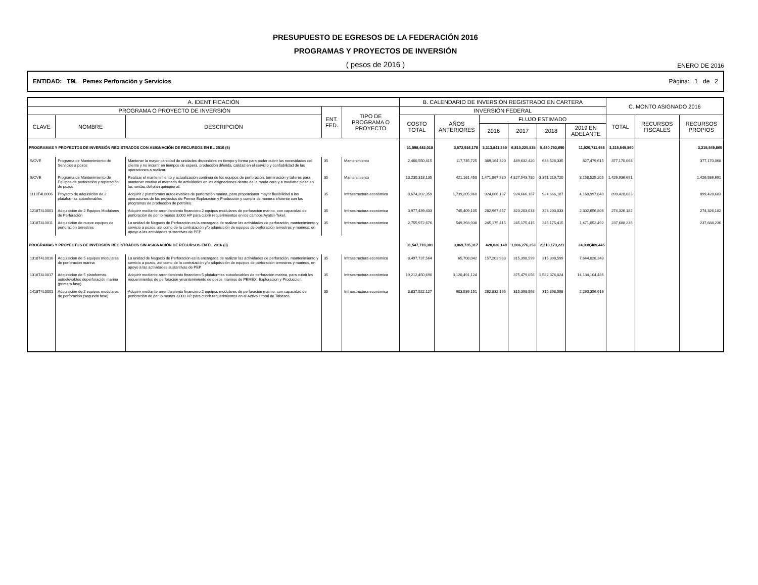PRESUPUESTO DE EGRESOS DE LA FEDERACIÓN 2016
PROGRAMAS Y PROYECTOS DE INVERSIÓN
( pesos de 2016 ) ENERO DE 2016
ENTIDAD: T9L Pemex Perforación y Servicios Página: 1 de 2
| A. IDENTIFICACIÓN | | | | | B. CALENDARIO DE INVERSIÓN REGISTRADO EN CARTERA | | | | | | C. MONTO ASIGNADO 2016 | | |
| --- | --- | --- | --- | --- | --- | --- | --- | --- | --- | --- | --- | --- | --- |
| PROGRAMA O PROYECTO DE INVERSIÓN | | | ENT. FED. | TIPO DE PROGRAMA O PROYECTO | INVERSIÓN FEDERAL | | | | | | | | |
| CLAVE | NOMBRE | DESCRIPCIÓN | | | COSTO TOTAL | AÑOS ANTERIORES | FLUJO ESTIMADO | | | | TOTAL | RECURSOS FISCALES | RECURSOS PROPIOS |
| | | | | | | | 2016 | 2017 | 2018 | 2019 EN ADELANTE | | | |
| PROGRAMAS Y PROYECTOS DE INVERSIÓN REGISTRADOS CON ASIGNACIÓN DE RECURSOS EN EL 2016 (5) | | | | | 31,098,483,018 | 3,572,916,178 | 3,313,841,359 | 6,810,220,835 | 5,480,792,690 | 11,920,711,958 | 3,215,549,860 | | 3,215,549,860 |
| S/CVE | Programa de Mantenimiento de Servicios a pozos | Mantener la mayor cantidad de unidades disponibles en tiempo y forma para poder cubrir las necesidades del cliente y no incurrir en tiempos de espera, producción diferida, calidad en el servicio y confiabilidad de las operaciones a realizar. | 35 | Mantenimiento | 2,460,550,415 | 117,745,725 | 389,164,320 | 489,632,420 | 636,528,335 | 827,479,615 | 377,170,068 | | 377,170,068 |
| S/CVE | Programa de Mantenimiento de Equipos de perforación y reparación de pozos | Realizar el mantenimiento y actualización continua de los equipos de perforación, terminación y talleres para mantener cautivo el mercado de actividades en las asignaciones dentro de la ronda cero y a mediano plazo en las rondas del plan quinquenal. | 35 | Mantenimiento | 13,230,318,135 | 421,161,450 | 1,471,867,980 | 4,827,543,780 | 3,351,219,720 | 3,158,525,205 | 1,426,936,691 | | 1,426,936,691 |
| 1118T4L0006 | Proyecto de adquisición de 2 plataformas autoelevables | Adquirir 2 plataformas autoelevables de perforación marina, para proporcionar mayor flexibilidad a las operaciones de los proyectos de Pemex Exploración y Producción y cumplir de manera eficiente con los programas de producción de petróleo. | 35 | Infraestructura económica | 8,674,202,359 | 1,739,205,960 | 924,666,187 | 924,666,187 | 924,666,187 | 4,160,997,840 | 899,428,683 | | 899,428,683 |
| 1218T4L0001 | Adquisición de 2 Equipos Modulares de Perforación | Adquirir mediante arrendamiento financiero 2 equipos modulares de perforación marino, con capacidad de perforación de por lo menos 3,000 HP para cubrir requerimientos en los campos Ayatsil-Tekel. | 35 | Infraestructura económica | 3,977,439,433 | 745,409,105 | 282,967,457 | 323,203,033 | 323,203,033 | 2,302,656,806 | 274,326,182 | | 274,326,182 |
| 1318T4L0011 | Adquisición de nueve equipos de perforación terrestres | La unidad de Negocio de Perforación es la encargada de realizar las actividades de perforación, mantenimiento y servicio a pozos, así como de la contratación y/o adquisición de equipos de perforación terrestres y marinos, en apoyo a las actividades sustantivas de PEP | 35 | Infraestructura económica | 2,755,972,676 | 549,393,938 | 245,175,415 | 245,175,415 | 245,175,415 | 1,471,052,492 | 237,688,236 | | 237,688,236 |
| PROGRAMAS Y PROYECTOS DE INVERSIÓN REGISTRADOS SIN ASIGNACIÓN DE RECURSOS EN EL 2016 (3) | | | | | 31,547,710,381 | 3,869,735,317 | 420,036,148 | 1,006,276,253 | 2,213,173,221 | 24,038,489,445 | | | |
| 1318T4L0016 | Adquisición de 5 equipos modulares de perforación marina | La unidad de Negocio de Perforación es la encargada de realizar las actividades de perforación, mantenimiento y servicio a pozos, así como de la contratación y/o adquisición de equipos de perforación terrestres y marinos, en apoyo a las actividades sustantivas de PEP | 35 | Infraestructura económica | 8,497,737,564 | 65,708,042 | 157,203,983 | 315,398,599 | 315,398,599 | 7,644,028,343 | | | |
| 1318T4L0017 | Adquisición de 5 plataformas autoelevables deperforación marina (primera fase) | Adquirir mediante arrendamiento financiero 5 plataformas autoelevables de perforación marina, para cubrir los requerimientos de perforación ymantenimiento de pozos marinos de PEMEX, Exploracion y Produccion. | 35 | Infraestructura económica | 19,212,450,690 | 3,120,491,124 | | 375,479,056 | 1,582,376,024 | 14,134,104,486 | | | |
| 1418T4L0001 | Adquisición de 2 equipos modulares de perforación (segunda fase) | Adquirir mediante arrendamiento financiero 2 equipos modulares de perforación marino, con capacidad de perforación de por lo menos 3,000 HP para cubrir requerimientos en el Activo Litoral de Tabasco. | 35 | Infraestructura económica | 3,837,522,127 | 683,536,151 | 262,832,165 | 315,398,598 | 315,398,598 | 2,260,356,616 | | | |